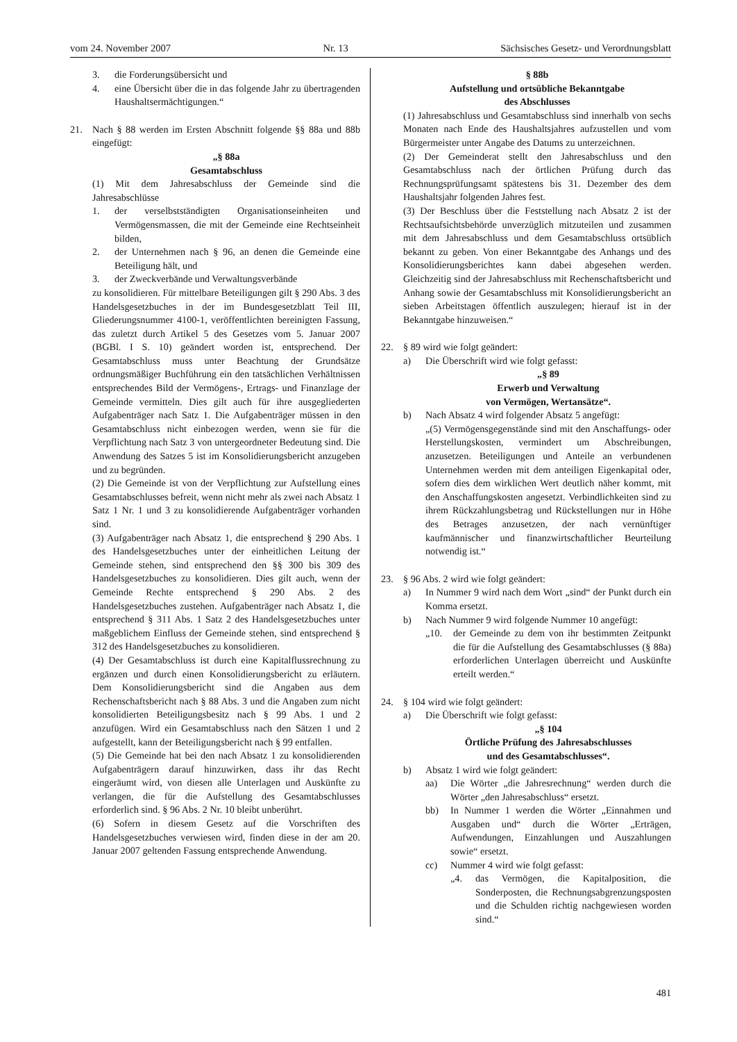vom 24. November 2007 Nr. 13 Sächsisches Gesetz- und Verordnungsblatt
3. die Forderungsübersicht und
4. eine Übersicht über die in das folgende Jahr zu übertragenden Haushaltsermächtigungen.“
21. Nach § 88 werden im Ersten Abschnitt folgende §§ 88a und 88b eingefügt:
„§ 88a
Gesamtabschluss
(1) Mit dem Jahresabschluss der Gemeinde sind die Jahresabschlüsse
1. der verselbstständigten Organisationseinheiten und Vermögensmassen, die mit der Gemeinde eine Rechtseinheit bilden,
2. der Unternehmen nach § 96, an denen die Gemeinde eine Beteiligung hält, und
3. der Zweckverbände und Verwaltungsverbände
zu konsolidieren. Für mittelbare Beteiligungen gilt § 290 Abs. 3 des Handelsgesetzbuches in der im Bundesgesetzblatt Teil III, Gliederungsnummer 4100-1, veröffentlichten bereinigten Fassung, das zuletzt durch Artikel 5 des Gesetzes vom 5. Januar 2007 (BGBl. I S. 10) geändert worden ist, entsprechend. Der Gesamtabschluss muss unter Beachtung der Grundsätze ordnungsmäßiger Buchführung ein den tatsächlichen Verhältnissen entsprechendes Bild der Vermögens-, Ertrags- und Finanzlage der Gemeinde vermitteln. Dies gilt auch für ihre ausgegliederten Aufgabenträger nach Satz 1. Die Aufgabenträger müssen in den Gesamtabschluss nicht einbezogen werden, wenn sie für die Verpflichtung nach Satz 3 von untergeordneter Bedeutung sind. Die Anwendung des Satzes 5 ist im Konsolidierungsbericht anzugeben und zu begründen.
(2) Die Gemeinde ist von der Verpflichtung zur Aufstellung eines Gesamtabschlusses befreit, wenn nicht mehr als zwei nach Absatz 1 Satz 1 Nr. 1 und 3 zu konsolidierende Aufgabenträger vorhanden sind.
(3) Aufgabenträger nach Absatz 1, die entsprechend § 290 Abs. 1 des Handelsgesetzbuches unter der einheitlichen Leitung der Gemeinde stehen, sind entsprechend den §§ 300 bis 309 des Handelsgesetzbuches zu konsolidieren. Dies gilt auch, wenn der Gemeinde Rechte entsprechend § 290 Abs. 2 des Handelsgesetzbuches zustehen. Aufgabenträger nach Absatz 1, die entsprechend § 311 Abs. 1 Satz 2 des Handelsgesetzbuches unter maßgeblichem Einfluss der Gemeinde stehen, sind entsprechend § 312 des Handelsgesetzbuches zu konsolidieren.
(4) Der Gesamtabschluss ist durch eine Kapitalflussrechnung zu ergänzen und durch einen Konsolidierungsbericht zu erläutern. Dem Konsolidierungsbericht sind die Angaben aus dem Rechenschaftsbericht nach § 88 Abs. 3 und die Angaben zum nicht konsolidierten Beteiligungsbesitz nach § 99 Abs. 1 und 2 anzufügen. Wird ein Gesamtabschluss nach den Sätzen 1 und 2 aufgestellt, kann der Beteiligungsbericht nach § 99 entfallen.
(5) Die Gemeinde hat bei den nach Absatz 1 zu konsolidierenden Aufgabenträgern darauf hinzuwirken, dass ihr das Recht eingeräumt wird, von diesen alle Unterlagen und Auskünfte zu verlangen, die für die Aufstellung des Gesamtabschlusses erforderlich sind. § 96 Abs. 2 Nr. 10 bleibt unberührt.
(6) Sofern in diesem Gesetz auf die Vorschriften des Handelsgesetzbuches verwiesen wird, finden diese in der am 20. Januar 2007 geltenden Fassung entsprechende Anwendung.
§ 88b
Aufstellung und ortsübliche Bekanntgabe
des Abschlusses
(1) Jahresabschluss und Gesamtabschluss sind innerhalb von sechs Monaten nach Ende des Haushaltsjahres aufzustellen und vom Bürgermeister unter Angabe des Datums zu unterzeichnen.
(2) Der Gemeinderat stellt den Jahresabschluss und den Gesamtabschluss nach der örtlichen Prüfung durch das Rechnungsprüfungsamt spätestens bis 31. Dezember des dem Haushaltsjahr folgenden Jahres fest.
(3) Der Beschluss über die Feststellung nach Absatz 2 ist der Rechtsaufsichtsbehörde unverzüglich mitzuteilen und zusammen mit dem Jahresabschluss und dem Gesamtabschluss ortsüblich bekannt zu geben. Von einer Bekanntgabe des Anhangs und des Konsolidierungsberichtes kann dabei abgesehen werden. Gleichzeitig sind der Jahresabschluss mit Rechenschaftsbericht und Anhang sowie der Gesamtabschluss mit Konsolidierungsbericht an sieben Arbeitstagen öffentlich auszulegen; hierauf ist in der Bekanntgabe hinzuweisen.“
22. § 89 wird wie folgt geändert:
a) Die Überschrift wird wie folgt gefasst:
„§ 89
Erwerb und Verwaltung
von Vermögen, Wertansätze“.
b) Nach Absatz 4 wird folgender Absatz 5 angefügt:
„(5) Vermögensgegenstände sind mit den Anschaffungs- oder Herstellungskosten, vermindert um Abschreibungen, anzusetzen. Beteiligungen und Anteile an verbundenen Unternehmen werden mit dem anteiligen Eigenkapital oder, sofern dies dem wirklichen Wert deutlich näher kommt, mit den Anschaffungskosten angesetzt. Verbindlichkeiten sind zu ihrem Rückzahlungsbetrag und Rückstellungen nur in Höhe des Betrages anzusetzen, der nach vernünftiger kaufmännischer und finanzwirtschaftlicher Beurteilung notwendig ist.“
23. § 96 Abs. 2 wird wie folgt geändert:
a) In Nummer 9 wird nach dem Wort „sind“ der Punkt durch ein Komma ersetzt.
b) Nach Nummer 9 wird folgende Nummer 10 angefügt:
„10. der Gemeinde zu dem von ihr bestimmten Zeitpunkt die für die Aufstellung des Gesamtabschlusses (§ 88a) erforderlichen Unterlagen überreicht und Auskünfte erteilt werden.“
24. § 104 wird wie folgt geändert:
a) Die Überschrift wie folgt gefasst:
„§ 104
Örtliche Prüfung des Jahresabschlusses
und des Gesamtabschlusses“.
b) Absatz 1 wird wie folgt geändert:
aa) Die Wörter „die Jahresrechnung“ werden durch die Wörter „den Jahresabschluss“ ersetzt.
bb) In Nummer 1 werden die Wörter „Einnahmen und Ausgaben und“ durch die Wörter „Erträgen, Aufwendungen, Einzahlungen und Auszahlungen sowie“ ersetzt.
cc) Nummer 4 wird wie folgt gefasst:
„4. das Vermögen, die Kapitalposition, die Sonderposten, die Rechnungsabgrenzungsposten und die Schulden richtig nachgewiesen worden sind.“
481